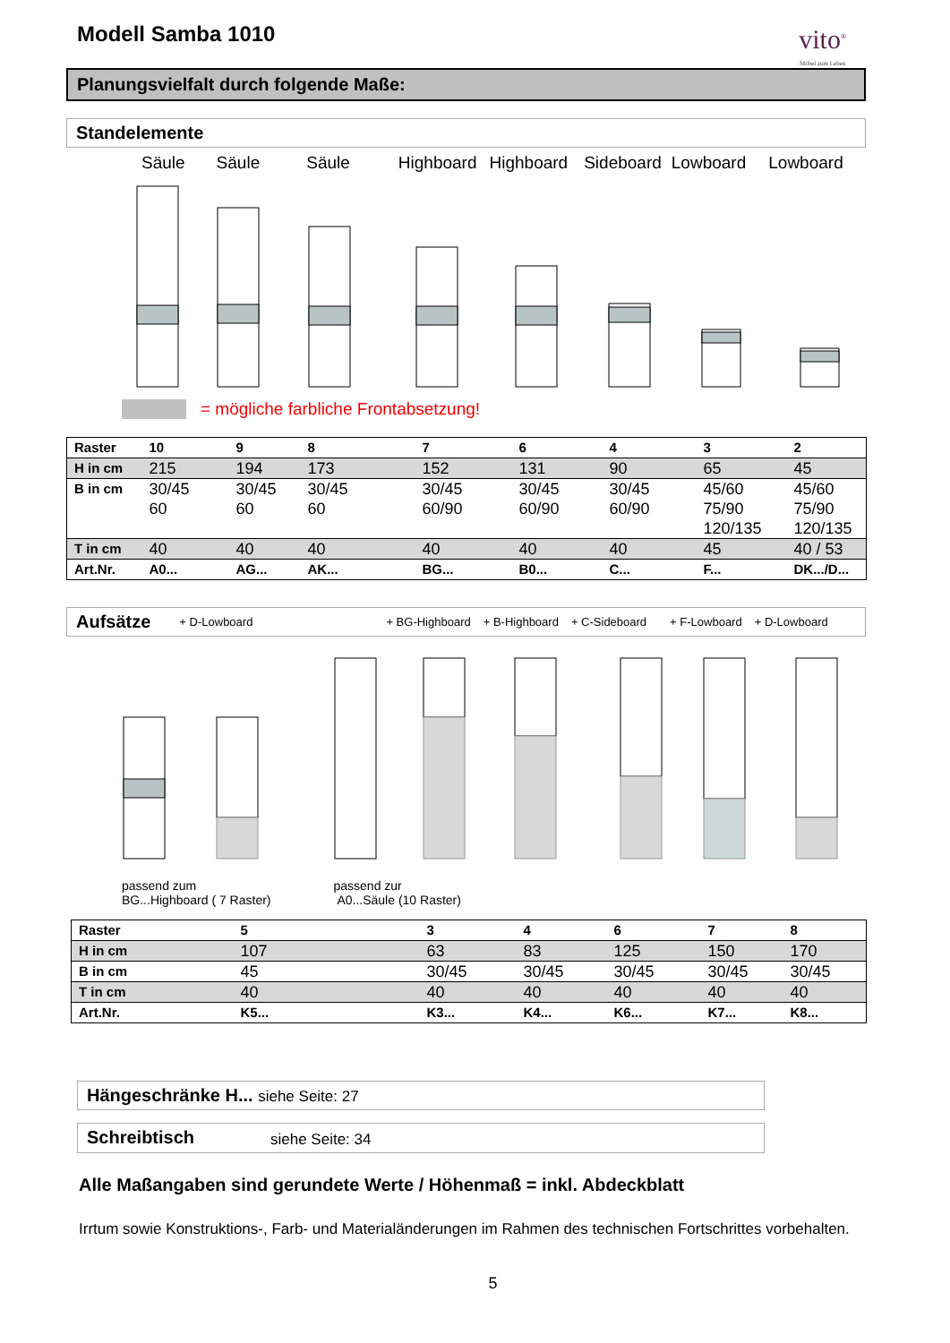vito<sup>®</sup>
Möbel zum Leben
Modell Samba 1010
Planungsvielfalt durch folgende Maße:
Standelemente
Säule Säule Säule Highboard Highboard Sideboard Lowboard Lowboard
= mögliche farbliche Frontabsetzung!
| Raster | 10 | 9 | 8 | 7 | 6 | 4 | 3 | 2 |
| --- | --- | --- | --- | --- | --- | --- | --- | --- |
| H in cm | 215 | 194 | 173 | 152 | 131 | 90 | 65 | 45 |
| B in cm | 30/45 60 | 30/45 60 | 30/45 60 | 30/45 60/90 | 30/45 60/90 | 30/45 60/90 | 45/60 75/90 120/135 | 45/60 75/90 120/135 |
| T in cm | 40 | 40 | 40 | 40 | 40 | 40 | 45 | 40 / 53 |
| Art.Nr. | A0... | AG... | AK... | BG... | B0... | C... | F... | DK.../D... |
Aufsätze + D-Lowboard + BG-Highboard + B-Highboard + C-Sideboard + F-Lowboard + D-Lowboard
passend zum
BG...Highboard ( 7 Raster)
passend zur
A0...Säule (10 Raster)
| Raster | 5 | 3 | 4 | 6 | 7 | 8 |
| --- | --- | --- | --- | --- | --- | --- |
| H in cm | 107 | 63 | 83 | 125 | 150 | 170 |
| B in cm | 45 | 30/45 | 30/45 | 30/45 | 30/45 | 30/45 |
| T in cm | 40 | 40 | 40 | 40 | 40 | 40 |
| Art.Nr. | K5... | K3... | K4... | K6... | K7... | K8... |
Hängeschränke H... siehe Seite: 27
Schreibtisch siehe Seite: 34
Alle Maßangaben sind gerundete Werte / Höhenmaß = inkl. Abdeckblatt
Irrtum sowie Konstruktions-, Farb- und Materialänderungen im Rahmen des technischen Fortschrittes vorbehalten.
5